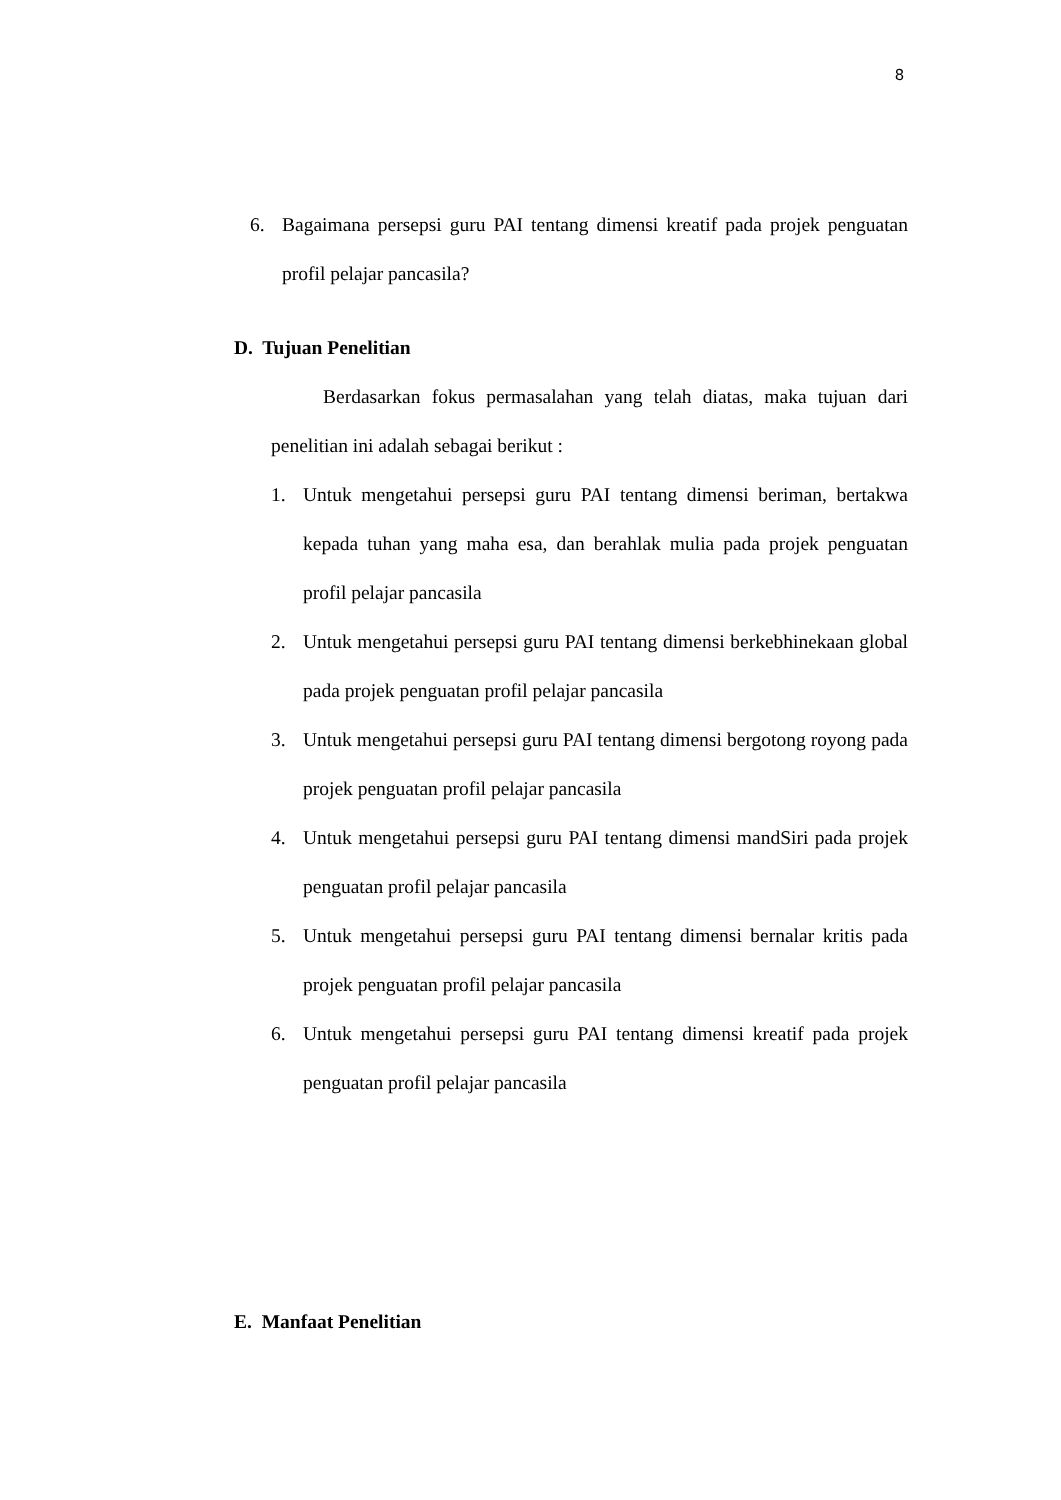8
6. Bagaimana persepsi guru PAI tentang dimensi kreatif pada projek penguatan profil pelajar pancasila?
D. Tujuan Penelitian
Berdasarkan fokus permasalahan yang telah diatas, maka tujuan dari penelitian ini adalah sebagai berikut :
1. Untuk mengetahui persepsi guru PAI tentang dimensi beriman, bertakwa kepada tuhan yang maha esa, dan berahlak mulia pada projek penguatan profil pelajar pancasila
2. Untuk mengetahui persepsi guru PAI tentang dimensi berkebhinekaan global pada projek penguatan profil pelajar pancasila
3. Untuk mengetahui persepsi guru PAI tentang dimensi bergotong royong pada projek penguatan profil pelajar pancasila
4. Untuk mengetahui persepsi guru PAI tentang dimensi mandSiri pada projek penguatan profil pelajar pancasila
5. Untuk mengetahui persepsi guru PAI tentang dimensi bernalar kritis pada projek penguatan profil pelajar pancasila
6. Untuk mengetahui persepsi guru PAI tentang dimensi kreatif pada projek penguatan profil pelajar pancasila
E. Manfaat Penelitian